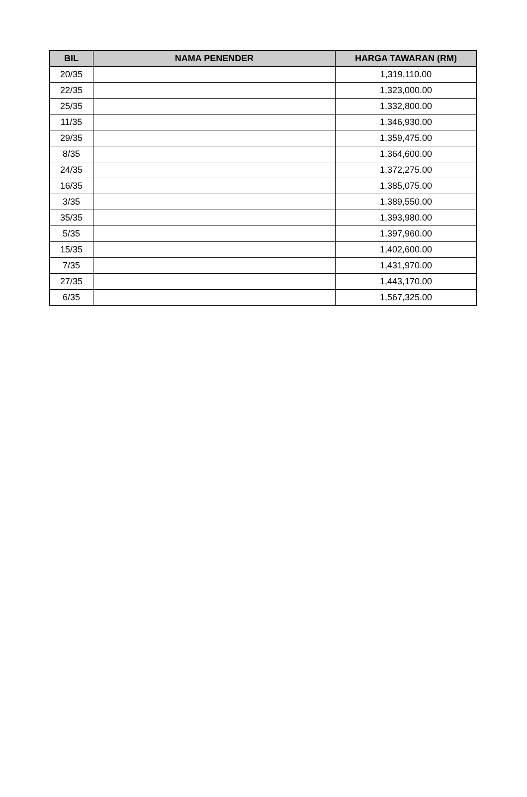| BIL | NAMA PENENDER | HARGA TAWARAN (RM) |
| --- | --- | --- |
| 20/35 | | 1,319,110.00 |
| 22/35 | | 1,323,000.00 |
| 25/35 | | 1,332,800.00 |
| 11/35 | | 1,346,930.00 |
| 29/35 | | 1,359,475.00 |
| 8/35 | | 1,364,600.00 |
| 24/35 | | 1,372,275.00 |
| 16/35 | | 1,385,075.00 |
| 3/35 | | 1,389,550.00 |
| 35/35 | | 1,393,980.00 |
| 5/35 | | 1,397,960.00 |
| 15/35 | | 1,402,600.00 |
| 7/35 | | 1,431,970.00 |
| 27/35 | | 1,443,170.00 |
| 6/35 | | 1,567,325.00 |